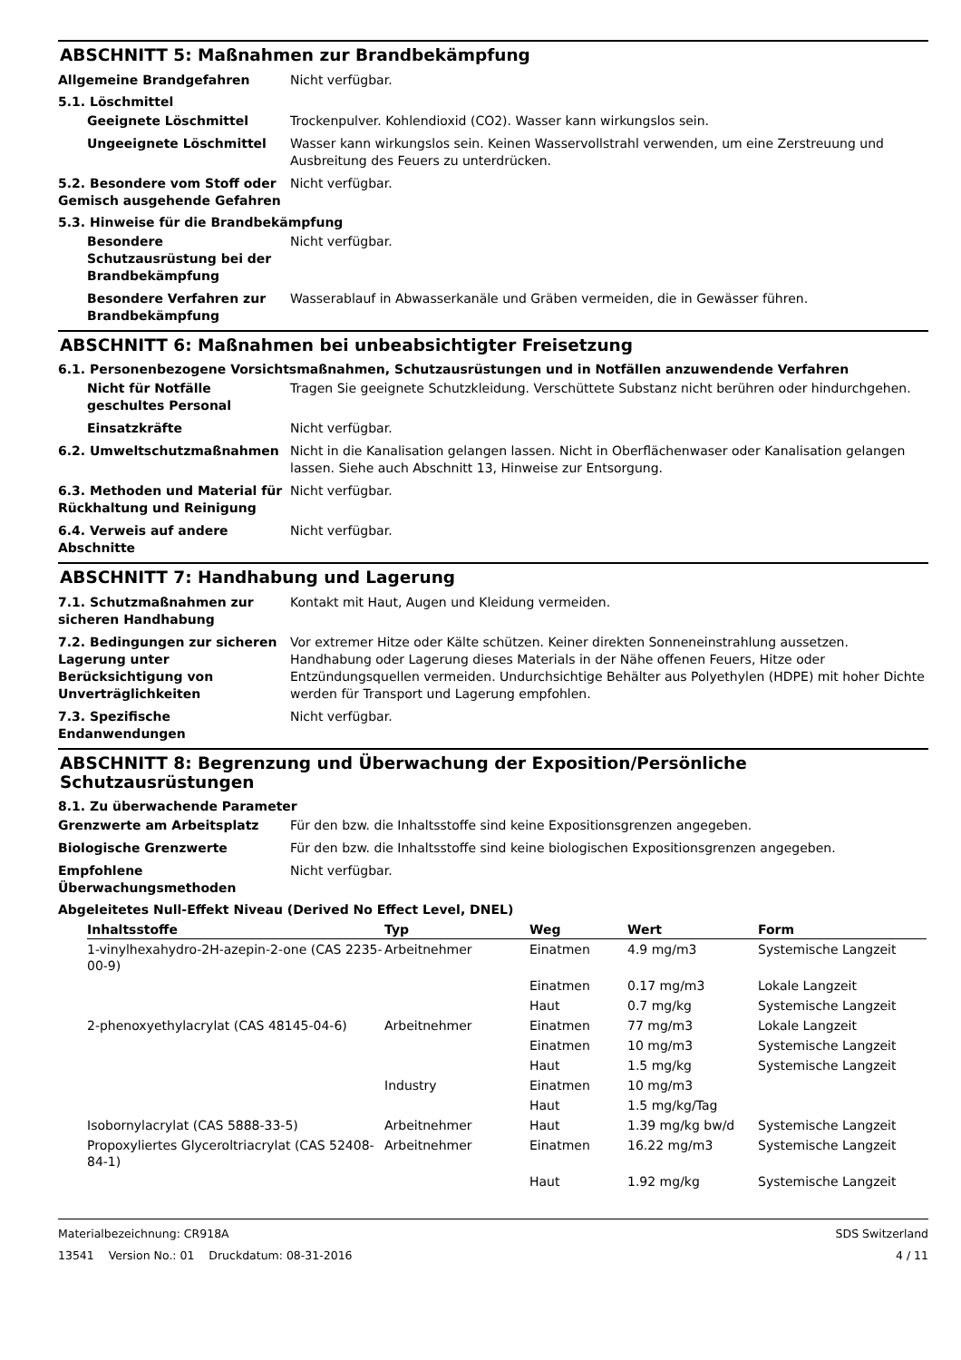ABSCHNITT 5: Maßnahmen zur Brandbekämpfung
Allgemeine Brandgefahren Nicht verfügbar.
5.1. Löschmittel
Geeignete Löschmittel Trockenpulver. Kohlendioxid (CO2). Wasser kann wirkungslos sein.
Ungeeignete Löschmittel Wasser kann wirkungslos sein. Keinen Wasservollstrahl verwenden, um eine Zerstreuung und Ausbreitung des Feuers zu unterdrücken.
5.2. Besondere vom Stoff oder Gemisch ausgehende Gefahren
Nicht verfügbar.
5.3. Hinweise für die Brandbekämpfung
Besondere Schutzausrüstung bei der Brandbekämpfung
Nicht verfügbar.
Besondere Verfahren zur Brandbekämpfung
Wasserablauf in Abwasserkanäle und Gräben vermeiden, die in Gewässer führen.
ABSCHNITT 6: Maßnahmen bei unbeabsichtigter Freisetzung
6.1. Personenbezogene Vorsichtsmaßnahmen, Schutzausrüstungen und in Notfällen anzuwendende Verfahren
Nicht für Notfälle geschultes Personal
Tragen Sie geeignete Schutzkleidung. Verschüttete Substanz nicht berühren oder hindurchgehen.
Einsatzkräfte Nicht verfügbar.
6.2. Umweltschutzmaßnahmen Nicht in die Kanalisation gelangen lassen. Nicht in Oberflächenwaser oder Kanalisation gelangen lassen. Siehe auch Abschnitt 13, Hinweise zur Entsorgung.
6.3. Methoden und Material für Rückhaltung und Reinigung
Nicht verfügbar.
6.4. Verweis auf andere Abschnitte
Nicht verfügbar.
ABSCHNITT 7: Handhabung und Lagerung
7.1. Schutzmaßnahmen zur sicheren Handhabung
Kontakt mit Haut, Augen und Kleidung vermeiden.
7.2. Bedingungen zur sicheren Lagerung unter Berücksichtigung von Unverträglichkeiten
Vor extremer Hitze oder Kälte schützen. Keiner direkten Sonneneinstrahlung aussetzen. Handhabung oder Lagerung dieses Materials in der Nähe offenen Feuers, Hitze oder Entzündungsquellen vermeiden. Undurchsichtige Behälter aus Polyethylen (HDPE) mit hoher Dichte werden für Transport und Lagerung empfohlen.
7.3. Spezifische Endanwendungen
Nicht verfügbar.
ABSCHNITT 8: Begrenzung und Überwachung der Exposition/Persönliche Schutzausrüstungen
8.1. Zu überwachende Parameter
Grenzwerte am Arbeitsplatz Für den bzw. die Inhaltsstoffe sind keine Expositionsgrenzen angegeben.
Biologische Grenzwerte Für den bzw. die Inhaltsstoffe sind keine biologischen Expositionsgrenzen angegeben.
Empfohlene Überwachungsmethoden
Nicht verfügbar.
Abgeleitetes Null-Effekt Niveau (Derived No Effect Level, DNEL)
| Inhaltsstoffe | Typ | Weg | Wert | Form |
| --- | --- | --- | --- | --- |
| 1-vinylhexahydro-2H-azepin-2-one (CAS 2235-00-9) | Arbeitnehmer | Einatmen | 4.9 mg/m3 | Systemische Langzeit |
| | | Einatmen | 0.17 mg/m3 | Lokale Langzeit |
| | | Haut | 0.7 mg/kg | Systemische Langzeit |
| 2-phenoxyethylacrylat (CAS 48145-04-6) | Arbeitnehmer | Einatmen | 77 mg/m3 | Lokale Langzeit |
| | | Einatmen | 10 mg/m3 | Systemische Langzeit |
| | | Haut | 1.5 mg/kg | Systemische Langzeit |
| | Industry | Einatmen | 10 mg/m3 | |
| | | Haut | 1.5 mg/kg/Tag | |
| Isobornylacrylat (CAS 5888-33-5) | Arbeitnehmer | Haut | 1.39 mg/kg bw/d | Systemische Langzeit |
| Propoxyliertes Glyceroltriacrylat (CAS 52408-84-1) | Arbeitnehmer | Einatmen | 16.22 mg/m3 | Systemische Langzeit |
| | | Haut | 1.92 mg/kg | Systemische Langzeit |
Materialbezeichnung: CR918A
13541 Version No.: 01 Druckdatum: 08-31-2016
SDS Switzerland
4 / 11